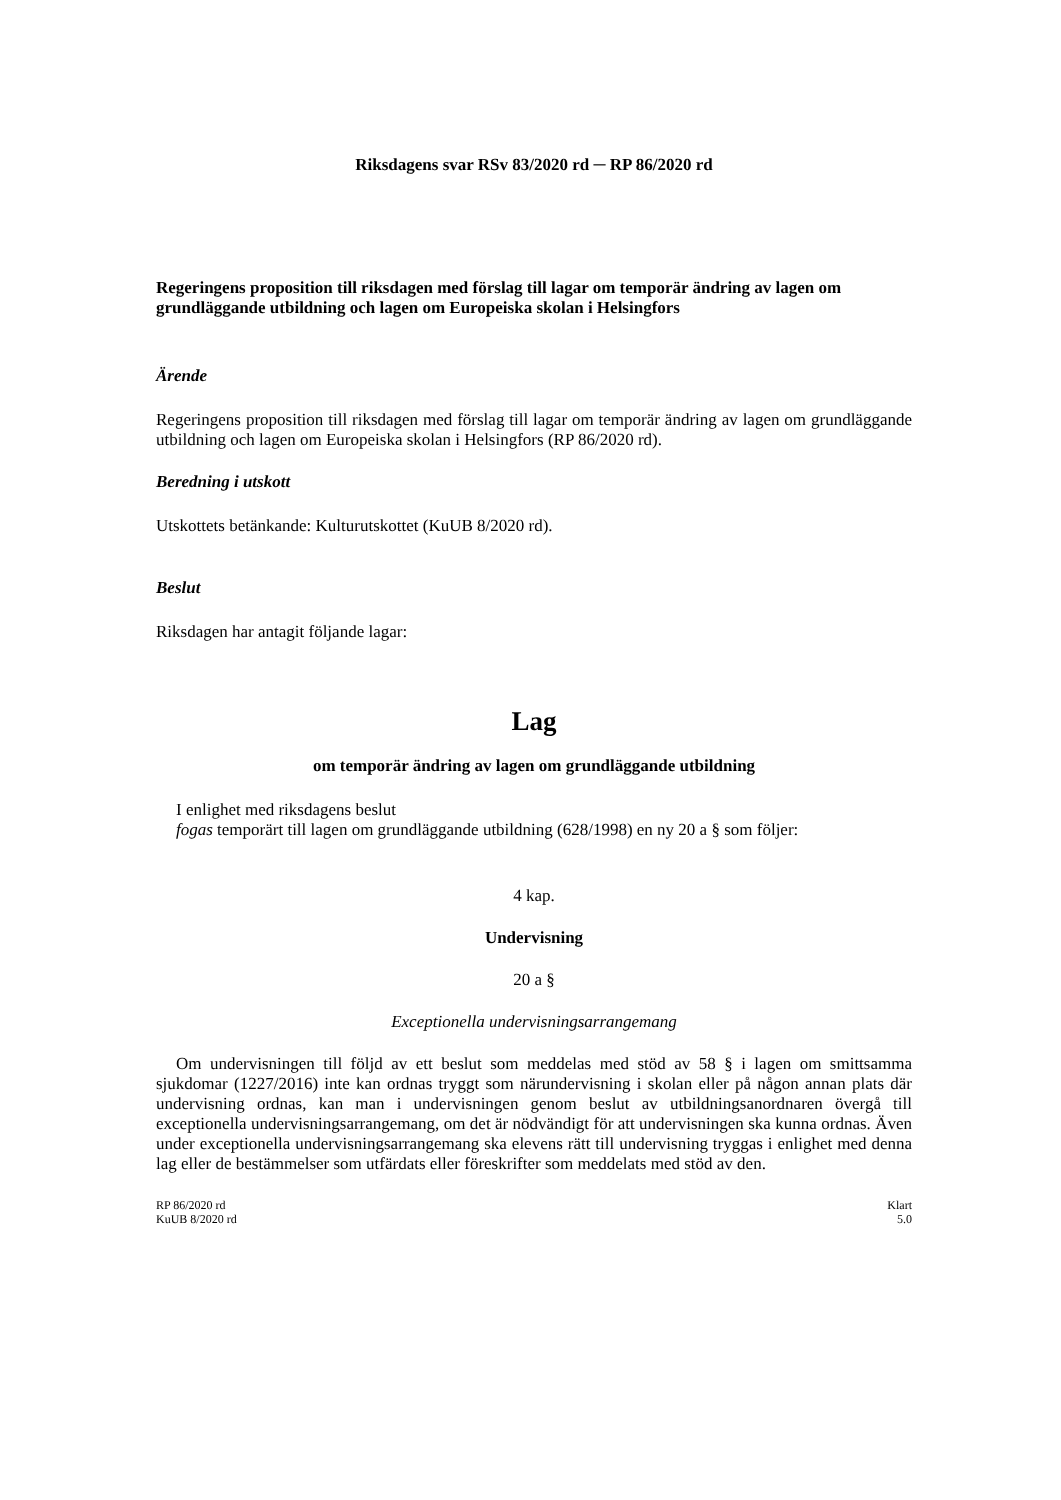Riksdagens svar RSv 83/2020 rd ─ RP 86/2020 rd
Regeringens proposition till riksdagen med förslag till lagar om temporär ändring av lagen om grundläggande utbildning och lagen om Europeiska skolan i Helsingfors
Ärende
Regeringens proposition till riksdagen med förslag till lagar om temporär ändring av lagen om grundläggande utbildning och lagen om Europeiska skolan i Helsingfors (RP 86/2020 rd).
Beredning i utskott
Utskottets betänkande: Kulturutskottet (KuUB 8/2020 rd).
Beslut
Riksdagen har antagit följande lagar:
Lag
om temporär ändring av lagen om grundläggande utbildning
I enlighet med riksdagens beslut
fogas temporärt till lagen om grundläggande utbildning (628/1998) en ny 20 a § som följer:
4 kap.
Undervisning
20 a §
Exceptionella undervisningsarrangemang
Om undervisningen till följd av ett beslut som meddelas med stöd av 58 § i lagen om smittsamma sjukdomar (1227/2016) inte kan ordnas tryggt som närundervisning i skolan eller på någon annan plats där undervisning ordnas, kan man i undervisningen genom beslut av utbildningsanordnaren övergå till exceptionella undervisningsarrangemang, om det är nödvändigt för att undervisningen ska kunna ordnas. Även under exceptionella undervisningsarrangemang ska elevens rätt till undervisning tryggas i enlighet med denna lag eller de bestämmelser som utfärdats eller föreskrifter som meddelats med stöd av den.
RP 86/2020 rd
KuUB 8/2020 rd
Klart
5.0